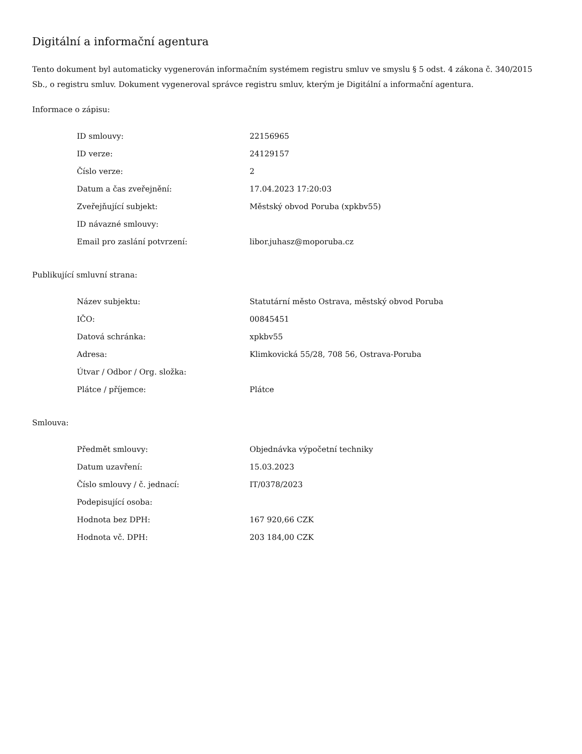Digitální a informační agentura
Tento dokument byl automaticky vygenerován informačním systémem registru smluv ve smyslu § 5 odst. 4 zákona č. 340/2015 Sb., o registru smluv. Dokument vygeneroval správce registru smluv, kterým je Digitální a informační agentura.
Informace o zápisu:
| ID smlouvy: | 22156965 |
| ID verze: | 24129157 |
| Číslo verze: | 2 |
| Datum a čas zveřejnění: | 17.04.2023 17:20:03 |
| Zveřejňující subjekt: | Městský obvod Poruba (xpkbv55) |
| ID návazné smlouvy: | |
| Email pro zaslání potvrzení: | libor.juhasz@moporuba.cz |
Publikující smluvní strana:
| Název subjektu: | Statutární město Ostrava, městský obvod Poruba |
| IČO: | 00845451 |
| Datová schránka: | xpkbv55 |
| Adresa: | Klimkovická 55/28, 708 56, Ostrava-Poruba |
| Útvar / Odbor / Org. složka: | |
| Plátce / příjemce: | Plátce |
Smlouva:
| Předmět smlouvy: | Objednávka výpočetní techniky |
| Datum uzavření: | 15.03.2023 |
| Číslo smlouvy / č. jednací: | IT/0378/2023 |
| Podepisující osoba: | |
| Hodnota bez DPH: | 167 920,66 CZK |
| Hodnota vč. DPH: | 203 184,00 CZK |